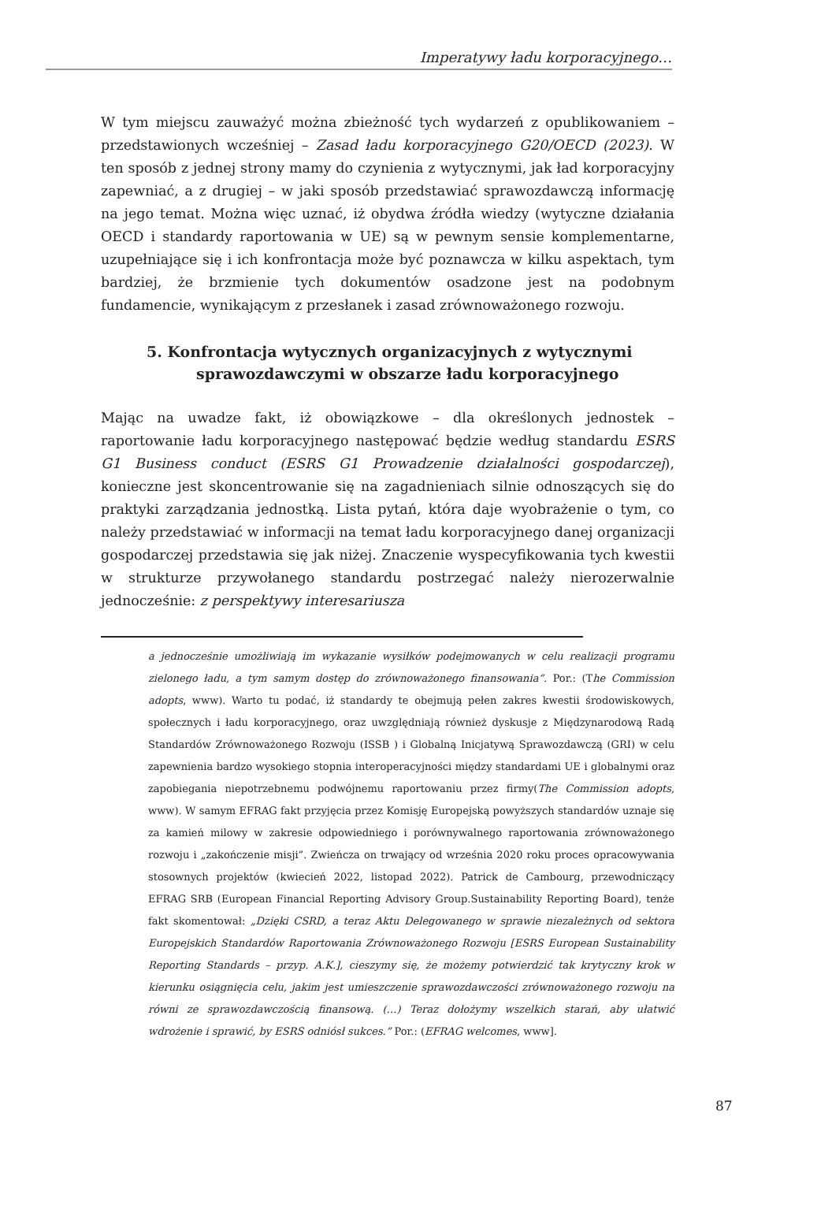Imperatywy ładu korporacyjnego…
W tym miejscu zauważyć można zbieżność tych wydarzeń z opublikowaniem – przedstawionych wcześniej – Zasad ładu korporacyjnego G20/OECD (2023). W ten sposób z jednej strony mamy do czynienia z wytycznymi, jak ład korporacyjny zapewniać, a z drugiej – w jaki sposób przedstawiać sprawozdawczą informację na jego temat. Można więc uznać, iż obydwa źródła wiedzy (wytyczne działania OECD i standardy raportowania w UE) są w pewnym sensie komplementarne, uzupełniające się i ich konfrontacja może być poznawcza w kilku aspektach, tym bardziej, że brzmienie tych dokumentów osadzone jest na podobnym fundamencie, wynikającym z przesłanek i zasad zrównoważonego rozwoju.
5. Konfrontacja wytycznych organizacyjnych z wytycznymi
sprawozdawczymi w obszarze ładu korporacyjnego
Mając na uwadze fakt, iż obowiązkowe – dla określonych jednostek – raportowanie ładu korporacyjnego następować będzie według standardu ESRS G1 Business conduct (ESRS G1 Prowadzenie działalności gospodarczej), konieczne jest skoncentrowanie się na zagadnieniach silnie odnoszących się do praktyki zarządzania jednostką. Lista pytań, która daje wyobrażenie o tym, co należy przedstawiać w informacji na temat ładu korporacyjnego danej organizacji gospodarczej przedstawia się jak niżej. Znaczenie wyspecyfikowania tych kwestii w strukturze przywołanego standardu postrzegać należy nierozerwalnie jednocześnie: z perspektywy interesariusza
a jednocześnie umożliwiają im wykazanie wysiłków podejmowanych w celu realizacji programu zielonego ładu, a tym samym dostęp do zrównoważonego finansowania”. Por.: (The Commission adopts, www). Warto tu podać, iż standardy te obejmują pełen zakres kwestii środowiskowych, społecznych i ładu korporacyjnego, oraz uwzględniają również dyskusje z Międzynarodową Radą Standardów Zrównoważonego Rozwoju (ISSB ) i Globalną Inicjatywą Sprawozdawczą (GRI) w celu zapewnienia bardzo wysokiego stopnia interoperacyjności między standardami UE i globalnymi oraz zapobiegania niepotrzebnemu podwójnemu raportowaniu przez firmy(The Commission adopts, www). W samym EFRAG fakt przyjęcia przez Komisję Europejską powyższych standardów uznaje się za kamień milowy w zakresie odpowiedniego i porównywalnego raportowania zrównoważonego rozwoju i „zakończenie misji”. Zwieńcza on trwający od września 2020 roku proces opracowywania stosownych projektów (kwiecień 2022, listopad 2022). Patrick de Cambourg, przewodniczący EFRAG SRB (European Financial Reporting Advisory Group.Sustainability Reporting Board), tenże fakt skomentował: „Dzięki CSRD, a teraz Aktu Delegowanego w sprawie niezależnych od sektora Europejskich Standardów Raportowania Zrównoważonego Rozwoju [ESRS European Sustainability Reporting Standards – przyp. A.K.], cieszymy się, że możemy potwierdzić tak krytyczny krok w kierunku osiągnięcia celu, jakim jest umieszczenie sprawozdawczości zrównoważonego rozwoju na równi ze sprawozdawczością finansową. (…) Teraz dołożymy wszelkich starań, aby ułatwić wdrożenie i sprawić, by ESRS odniósł sukces.” Por.: (EFRAG welcomes, www].
87